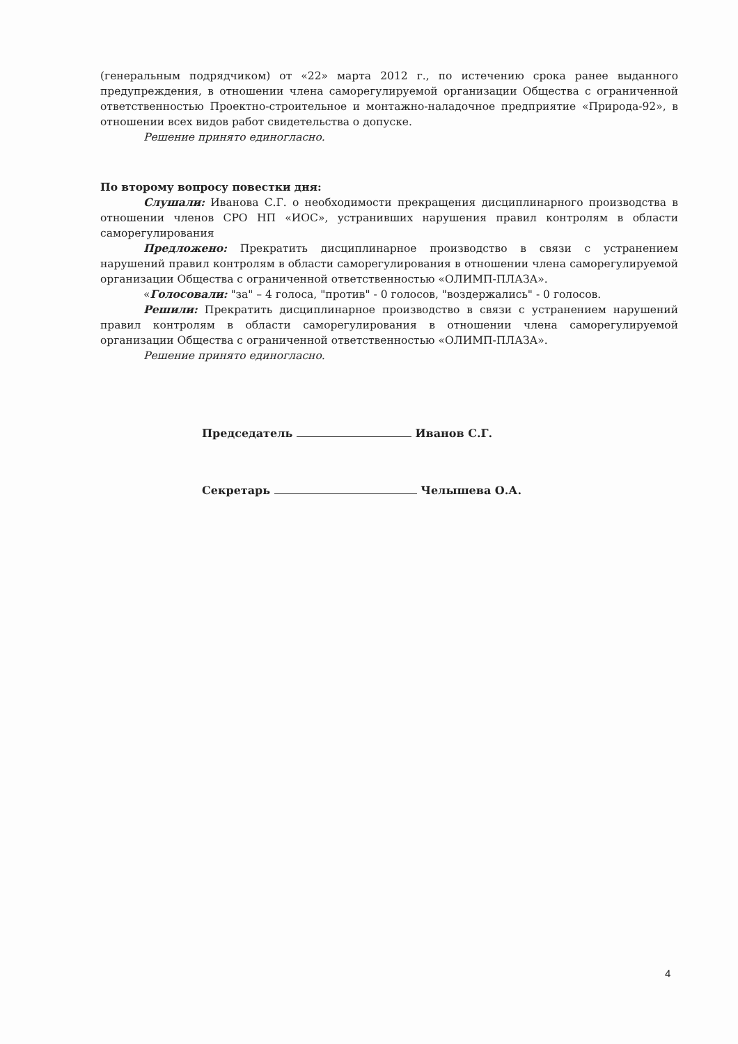(генеральным подрядчиком) от «22» марта 2012 г., по истечению срока ранее выданного предупреждения, в отношении члена саморегулируемой организации Общества с ограниченной ответственностью Проектно-строительное и монтажно-наладочное предприятие «Природа-92», в отношении всех видов работ свидетельства о допуске.
Решение принято единогласно.
По второму вопросу повестки дня:
Слушали: Иванова С.Г. о необходимости прекращения дисциплинарного производства в отношении членов СРО НП «ИОС», устранивших нарушения правил контролям в области саморегулирования
Предложено: Прекратить дисциплинарное производство в связи с устранением нарушений правил контролям в области саморегулирования в отношении члена саморегулируемой организации Общества с ограниченной ответственностью «ОЛИМП-ПЛАЗА».
«Голосовали: "за" – 4 голоса, "против" - 0 голосов, "воздержались" - 0 голосов.
Решили: Прекратить дисциплинарное производство в связи с устранением нарушений правил контролям в области саморегулирования в отношении члена саморегулируемой организации Общества с ограниченной ответственностью «ОЛИМП-ПЛАЗА».
Решение принято единогласно.
Председатель Иванов С.Г.
Секретарь Челышева О.А.
4